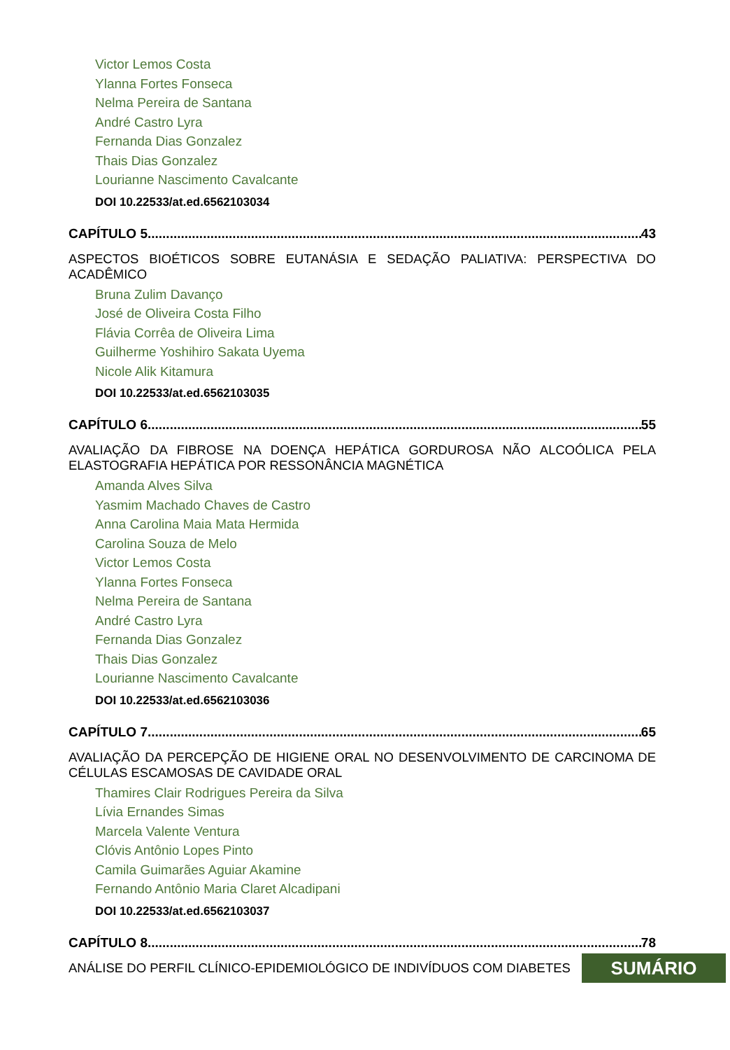Victor Lemos Costa
Ylanna Fortes Fonseca
Nelma Pereira de Santana
André Castro Lyra
Fernanda Dias Gonzalez
Thais Dias Gonzalez
Lourianne Nascimento Cavalcante
DOI 10.22533/at.ed.6562103034
CAPÍTULO 5...................................................................................................................................... 43
ASPECTOS BIOÉTICOS SOBRE EUTANÁSIA E SEDAÇÃO PALIATIVA: PERSPECTIVA DO ACADÊMICO
Bruna Zulim Davanço
José de Oliveira Costa Filho
Flávia Corrêa de Oliveira Lima
Guilherme Yoshihiro Sakata Uyema
Nicole Alik Kitamura
DOI 10.22533/at.ed.6562103035
CAPÍTULO 6...................................................................................................................................... 55
AVALIAÇÃO DA FIBROSE NA DOENÇA HEPÁTICA GORDUROSA NÃO ALCOÓLICA PELA ELASTOGRAFIA HEPÁTICA POR RESSONÂNCIA MAGNÉTICA
Amanda Alves Silva
Yasmim Machado Chaves de Castro
Anna Carolina Maia Mata Hermida
Carolina Souza de Melo
Victor Lemos Costa
Ylanna Fortes Fonseca
Nelma Pereira de Santana
André Castro Lyra
Fernanda Dias Gonzalez
Thais Dias Gonzalez
Lourianne Nascimento Cavalcante
DOI 10.22533/at.ed.6562103036
CAPÍTULO 7...................................................................................................................................... 65
AVALIAÇÃO DA PERCEPÇÃO DE HIGIENE ORAL NO DESENVOLVIMENTO DE CARCINOMA DE CÉLULAS ESCAMOSAS DE CAVIDADE ORAL
Thamires Clair Rodrigues Pereira da Silva
Lívia Ernandes Simas
Marcela Valente Ventura
Clóvis Antônio Lopes Pinto
Camila Guimarães Aguiar Akamine
Fernando Antônio Maria Claret Alcadipani
DOI 10.22533/at.ed.6562103037
CAPÍTULO 8...................................................................................................................................... 78
ANÁLISE DO PERFIL CLÍNICO-EPIDEMIOLÓGICO DE INDIVÍDUOS COM DIABETES
SUMÁRIO